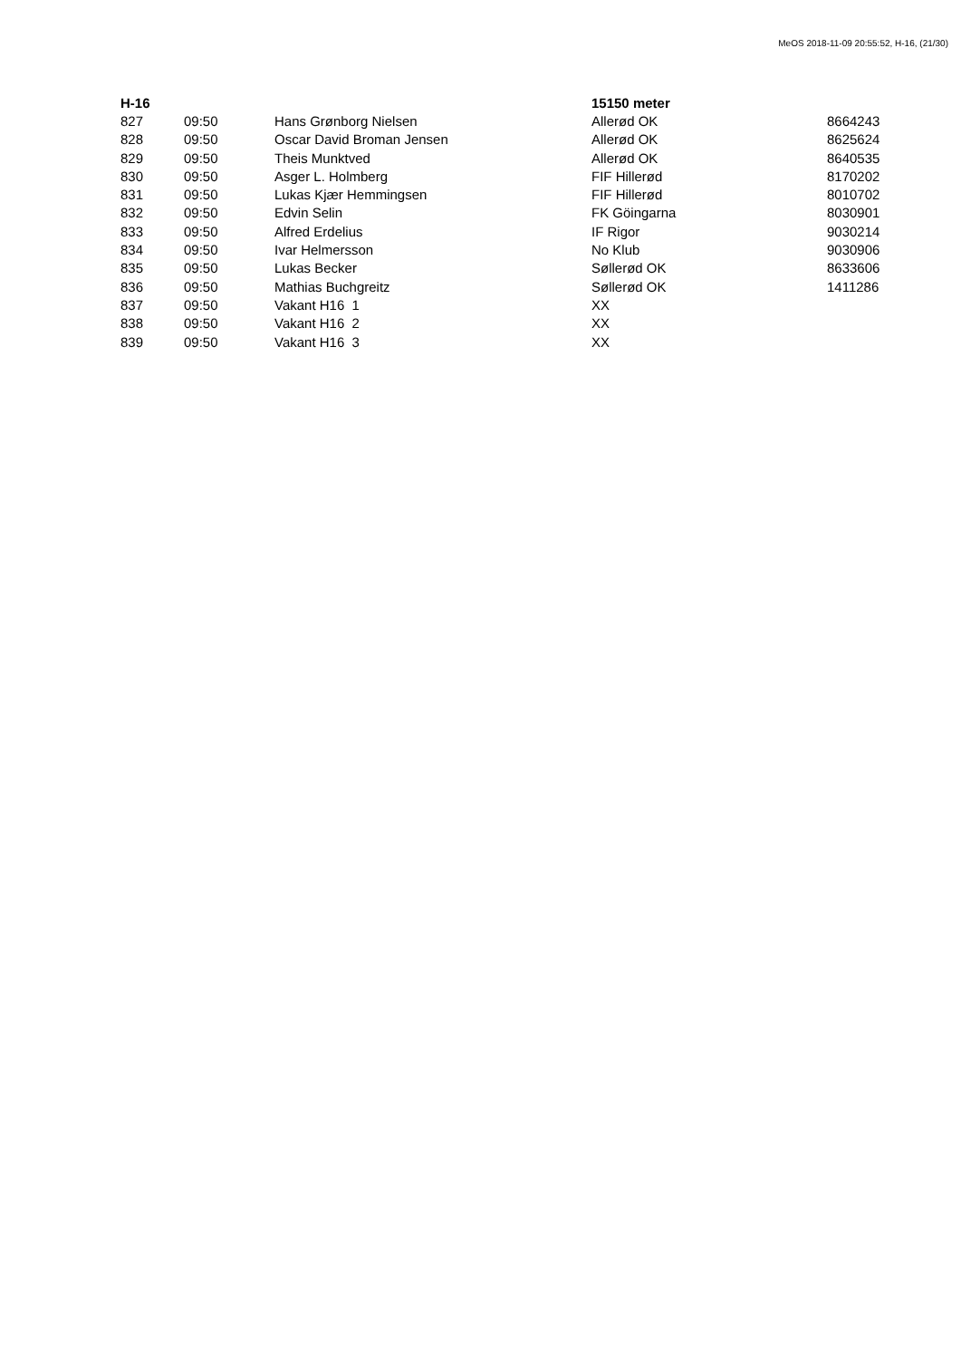MeOS 2018-11-09 20:55:52, H-16, (21/30)
| H-16 | | | 15150 meter | |
| --- | --- | --- | --- | --- |
| 827 | 09:50 | Hans Grønborg Nielsen | Allerød OK | 8664243 |
| 828 | 09:50 | Oscar David Broman Jensen | Allerød OK | 8625624 |
| 829 | 09:50 | Theis Munktved | Allerød OK | 8640535 |
| 830 | 09:50 | Asger L. Holmberg | FIF Hillerød | 8170202 |
| 831 | 09:50 | Lukas Kjær Hemmingsen | FIF Hillerød | 8010702 |
| 832 | 09:50 | Edvin Selin | FK Göingarna | 8030901 |
| 833 | 09:50 | Alfred Erdelius | IF Rigor | 9030214 |
| 834 | 09:50 | Ivar Helmersson | No Klub | 9030906 |
| 835 | 09:50 | Lukas Becker | Søllerød OK | 8633606 |
| 836 | 09:50 | Mathias Buchgreitz | Søllerød OK | 1411286 |
| 837 | 09:50 | Vakant H16 1 | XX | |
| 838 | 09:50 | Vakant H16 2 | XX | |
| 839 | 09:50 | Vakant H16 3 | XX | |